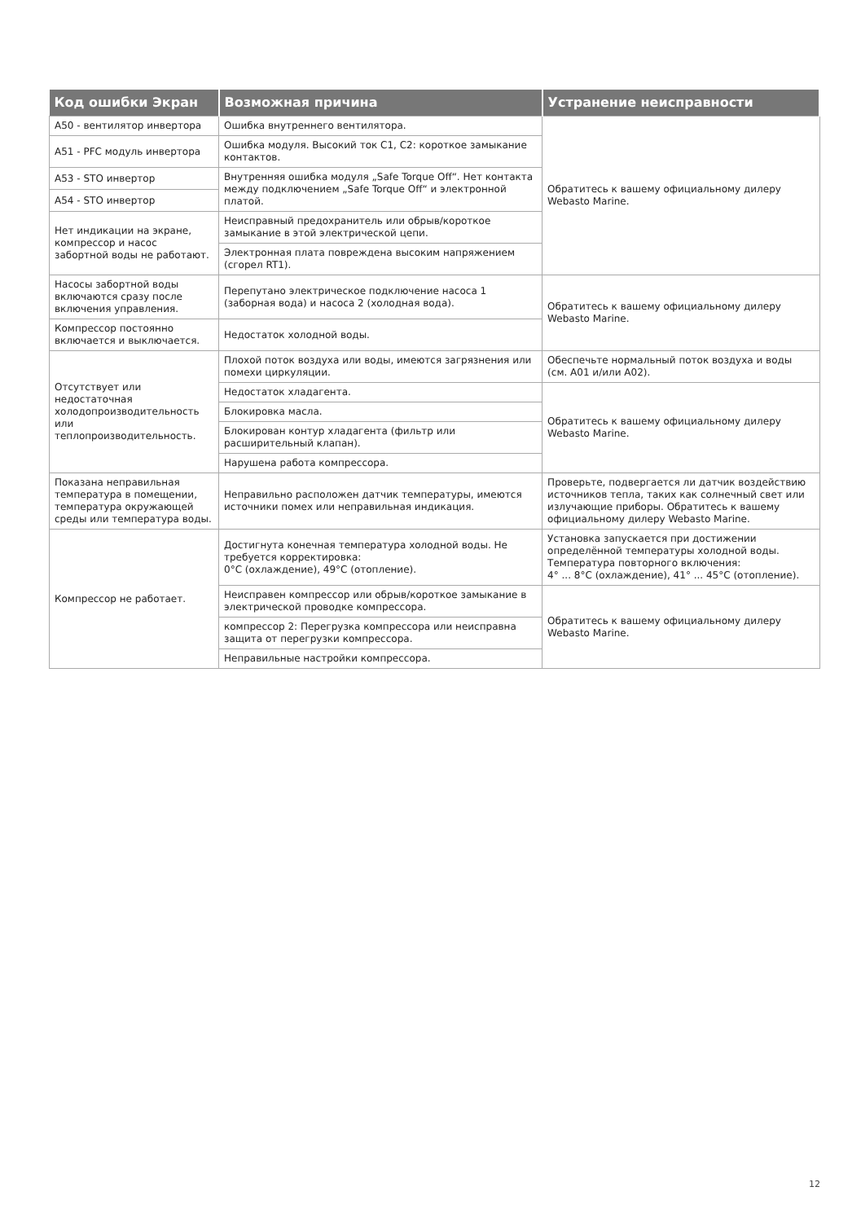| Код ошибки Экран | Возможная причина | Устранение неисправности |
| --- | --- | --- |
| A50 - вентилятор инвертора | Ошибка внутреннего вентилятора. | Обратитесь к вашему официальному дилеру Webasto Marine. |
| A51 - PFC модуль инвертора | Ошибка модуля. Высокий ток C1, C2: короткое замыкание контактов. | |
| A53 - STO инвертор | Внутренняя ошибка модуля „Safe Torque Off“. Нет контакта между подключением „Safe Torque Off“ и электронной платой. | |
| A54 - STO инвертор | | |
| Нет индикации на экране, компрессор и насос забортной воды не работают. | Неисправный предохранитель или обрыв/короткое замыкание в этой электрической цепи. | |
| | Электронная плата повреждена высоким напряжением (сгорел RT1). | |
| Насосы забортной воды включаются сразу после включения управления. | Перепутано электрическое подключение насоса 1 (заборная вода) и насоса 2 (холодная вода). | Обратитесь к вашему официальному дилеру Webasto Marine. |
| Компрессор постоянно включается и выключается. | Недостаток холодной воды. | |
| Отсутствует или недостаточная холодопроизводительность или теплопроизводительность. | Плохой поток воздуха или воды, имеются загрязнения или помехи циркуляции. | Обеспечьте нормальный поток воздуха и воды (см. A01 и/или A02). |
| | Недостаток хладагента. | Обратитесь к вашему официальному дилеру Webasto Marine. |
| | Блокировка масла. | |
| | Блокирован контур хладагента (фильтр или расширительный клапан). | |
| | Нарушена работа компрессора. | |
| Показана неправильная температура в помещении, температура окружающей среды или температура воды. | Неправильно расположен датчик температуры, имеются источники помех или неправильная индикация. | Проверьте, подвергается ли датчик воздействию источников тепла, таких как солнечный свет или излучающие приборы. Обратитесь к вашему официальному дилеру Webasto Marine. |
| Компрессор не работает. | Достигнута конечная температура холодной воды. Не требуется корректировка: 0°C (охлаждение), 49°C (отопление). | Установка запускается при достижении определённой температуры холодной воды. Температура повторного включения: 4° ... 8°C (охлаждение), 41° ... 45°C (отопление). |
| | Неисправен компрессор или обрыв/короткое замыкание в электрической проводке компрессора. | Обратитесь к вашему официальному дилеру Webasto Marine. |
| | компрессор 2: Перегрузка компрессора или неисправна защита от перегрузки компрессора. | |
| | Неправильные настройки компрессора. | |
12